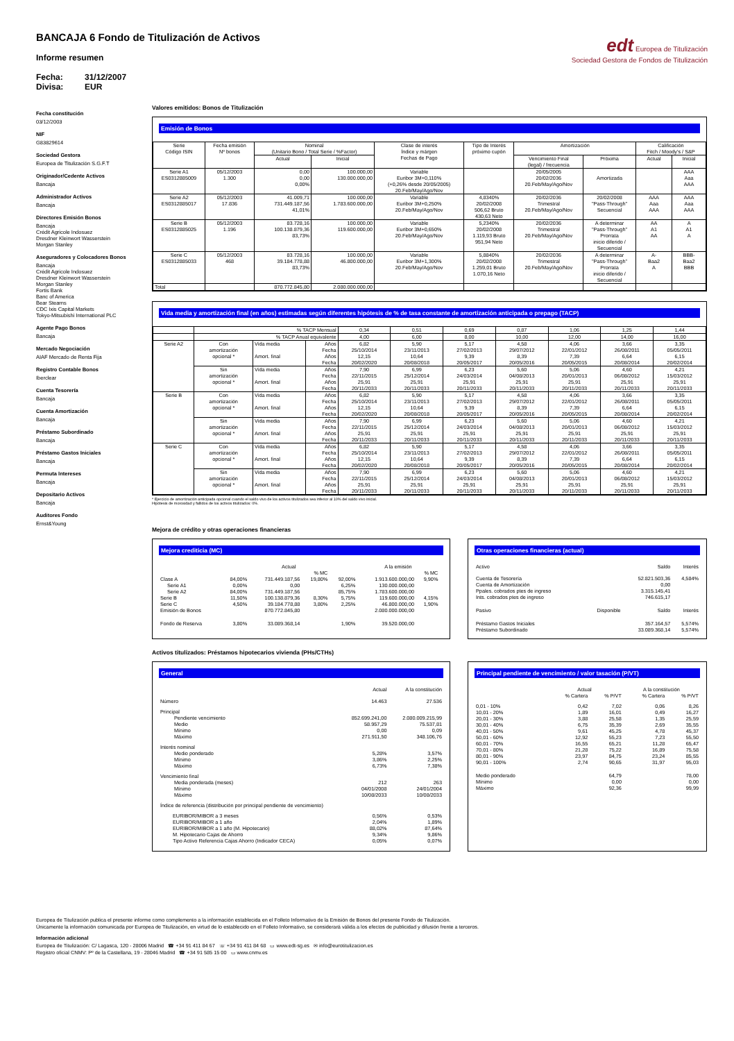BANCAJA 6 Fondo de Titulización de Activos
Informe resumen
Fecha: 31/12/2007
Divisa: EUR
edt Europea de Titulización
Sociedad Gestora de Fondos de Titulización
Fecha constitución
03/12/2003
NIF
G83829614
Sociedad Gestora
Europea de Titulización S.G.F.T
Originador/Cedente Activos
Bancaja
Administrador Activos
Bancaja
Directores Emisión Bonos
Bancaja
Crédit Agricole Indosuez
Dresdner Kleinwort Wasserstein
Morgan Stanley
Aseguradores y Colocadores Bonos
Bancaja
Crédit Agricole Indosuez
Dresdner Kleinwort Wasserstein
Morgan Stanley
Fortis Bank
Banc of America
Bear Stearns
CDC Ixis Capital Markets
Tokyo-Mitsubishi International PLC
Agente Pago Bonos
Bancaja
Mercado Negociación
AIAF Mercado de Renta Fija
Registro Contable Bonos
Iberclear
Cuenta Tesorería
Bancaja
Cuenta Amortización
Bancaja
Préstamo Subordinado
Bancaja
Préstamo Gastos Iniciales
Bancaja
Permuta Intereses
Bancaja
Depositario Activos
Bancaja
Auditores Fondo
Ernst&Young
Valores emitidos: Bonos de Titulización
Emisión de Bonos
| Serie Código ISIN | Fecha emisión Nº bonos | Nominal (Unitario Bono / Total Serie / %Factor) | | Clase de interés Índice y márgen Fechas de Pago | Tipo de Interés próximo cupón | Amortización | | Calificación Fitch / Moody's / S&P | |
| --- | --- | --- | --- | --- | --- | --- | --- | --- | --- |
| | | Actual | Inicial | | | Vencimiento Final (legal) / frecuencia | Próxima | Actual | Inicial |
| Serie A1 ES0312885009 | 05/12/2003 1.300 | 0,00 0,00 0,00% | 100.000,00 130.000.000,00 | Variable Euribor 3M+0,110% (+0,26% desde 20/05/2005) 20.Feb/May/Ago/Nov | | 20/05/2005 20/02/2036 20.Feb/May/Ago/Nov | Amortizada | | AAA Aaa AAA |
| Serie A2 ES0312885017 | 05/12/2003 17.836 | 41.009,71 731.449.187,56 41,01% | 100.000,00 1.783.600.000,00 | Variable Euribor 3M+0,250% 20.Feb/May/Ago/Nov | 4,8340% 20/02/2008 506,62 Bruto 430,63 Neto | 20/02/2036 Trimestral 20.Feb/May/Ago/Nov | 20/02/2008 "Pass-Through" Secuencial | AAA Aaa AAA | AAA Aaa AAA |
| Serie B ES0312885025 | 05/12/2003 1.196 | 83.728,16 100.138.879,36 83,73% | 100.000,00 119.600.000,00 | Variable Euribor 3M+0,650% 20.Feb/May/Ago/Nov | 5,2340% 20/02/2008 1.119,93 Bruto 951,94 Neto | 20/02/2036 Trimestral 20.Feb/May/Ago/Nov | A determinar "Pass-Through" Prorrata inicio diferido / Secuencial | AA A1 AA | A A1 A |
| Serie C ES0312885033 | 05/12/2003 468 | 83.728,16 39.184.778,88 83,73% | 100.000,00 46.800.000,00 | Variable Euribor 3M+1,300% 20.Feb/May/Ago/Nov | 5,8840% 20/02/2008 1.259,01 Bruto 1.070,16 Neto | 20/02/2036 Trimestral 20.Feb/May/Ago/Nov | A determinar "Pass-Through" Prorrata inicio diferido / Secuencial | A- Baa2 A | BBB- Baa2 BBB |
| Total | | 870.772.845,80 | 2.080.000.000,00 | | | | | | |
Vida media y amortización final (en años) estimadas según diferentes hipótesis de % de tasa constante de amortización anticipada o prepago (TACP)
| | % TACP Mensual | | | 0,34 | 0,51 | 0,69 | 0,87 | 1,06 | 1,25 | 1,44 |
| | % TACP Anual equivalente | | | 4,00 | 6,00 | 8,00 | 10,00 | 12,00 | 14,00 | 16,00 |
| Serie A2 | Con amortización opcional * | Vida media Amort. final | Años Fecha Años Fecha | 6,82 25/10/2014 12,15 20/02/2020 | 5,90 23/11/2013 10,64 20/08/2018 | 5,17 27/02/2013 9,39 20/05/2017 | 4,58 29/07/2012 8,39 20/05/2016 | 4,06 22/01/2012 7,39 20/05/2015 | 3,66 26/08/2011 6,64 20/08/2014 | 3,35 05/05/2011 6,15 20/02/2014 |
| | Sin amortización opcional * | Vida media Amort. final | Años Fecha Años Fecha | 7,90 22/11/2015 25,91 20/11/2033 | 6,99 25/12/2014 25,91 20/11/2033 | 6,23 24/03/2014 25,91 20/11/2033 | 5,60 04/08/2013 25,91 20/11/2033 | 5,06 20/01/2013 25,91 20/11/2033 | 4,60 06/08/2012 25,91 20/11/2033 | 4,21 15/03/2012 25,91 20/11/2033 |
| Serie B | Con amortización opcional * | Vida media Amort. final | Años Fecha Años Fecha | 6,82 25/10/2014 12,15 20/02/2020 | 5,90 23/11/2013 10,64 20/08/2018 | 5,17 27/02/2013 9,39 20/05/2017 | 4,58 29/07/2012 8,39 20/05/2016 | 4,06 22/01/2012 7,39 20/05/2015 | 3,66 26/08/2011 6,64 20/08/2014 | 3,35 05/05/2011 6,15 20/02/2014 |
| | Sin amortización opcional * | Vida media Amort. final | Años Fecha Años Fecha | 7,90 22/11/2015 25,91 20/11/2033 | 6,99 25/12/2014 25,91 20/11/2033 | 6,23 24/03/2014 25,91 20/11/2033 | 5,60 04/08/2013 25,91 20/11/2033 | 5,06 20/01/2013 25,91 20/11/2033 | 4,60 06/08/2012 25,91 20/11/2033 | 4,21 15/03/2012 25,91 20/11/2033 |
| Serie C | Con amortización opcional * | Vida media Amort. final | Años Fecha Años Fecha | 6,82 25/10/2014 12,15 20/02/2020 | 5,90 23/11/2013 10,64 20/08/2018 | 5,17 27/02/2013 9,39 20/05/2017 | 4,58 29/07/2012 8,39 20/05/2016 | 4,06 22/01/2012 7,39 20/05/2015 | 3,66 26/08/2011 6,64 20/08/2014 | 3,35 05/05/2011 6,15 20/02/2014 |
| | Sin amortización opcional * | Vida media Amort. final | Años Fecha Años Fecha | 7,90 22/11/2015 25,91 20/11/2033 | 6,99 25/12/2014 25,91 20/11/2033 | 6,23 24/03/2014 25,91 20/11/2033 | 5,60 04/08/2013 25,91 20/11/2033 | 5,06 20/01/2013 25,91 20/11/2033 | 4,60 06/08/2012 25,91 20/11/2033 | 4,21 15/03/2012 25,91 20/11/2033 |
* Ejercicio de amortización anticipada opcional cuando el saldo vivo de los activos titulizados sea inferior al 10% del saldo vivo inicial.
Hipótesis de morosidad y fallidos de los activos titulizados: 0%.
Mejora de crédito y otras operaciones financieras
Mejora crediticia (MC)
| | | Actual | | | A la emisión | | |
| | | | % MC | | | % MC | |
| Clase A | 84,00% | 731.449.187,56 | 19,80% | 92,00% | 1.913.600.000,00 | 9,90% | |
| Serie A1 | 0,00% | 0,00 | | 6,25% | 130.000.000,00 | | |
| Serie A2 | 84,00% | 731.449.187,56 | | 85,75% | 1.783.600.000,00 | | |
| Serie B | 11,50% | 100.138.879,36 | 8,30% | 5,75% | 119.600.000,00 | 4,15% | |
| Serie C | 4,50% | 39.184.778,88 | 3,80% | 2,25% | 46.800.000,00 | 1,90% | |
| Emisión de Bonos | | 870.772.845,80 | | | 2.080.000.000,00 | | |
| Fondo de Reserva | 3,80% | 33.089.368,14 | | 1,90% | 39.520.000,00 | | |
Otras operaciones financieras (actual)
| Activo | | Saldo | Interés |
| Cuenta de Tesorería Cuenta de Amortización Ppales. cobrados ptes de ingreso Ints. cobrados ptes de ingreso | | 52.821.503,36 0,00 3.315.145,41 746.615,17 | 4,584% |
| Pasivo | Disponible | Saldo | Interés |
| Préstamo Gastos Iniciales Préstamo Subordinado | | 357.164,57 33.089.368,14 | 5,574% 5,574% |
Activos titulizados: Préstamos hipotecarios vivienda (PHs/CTHs)
General
| | Actual | A la constitución |
| Número | 14.463 | 27.536 |
| Principal Pendiente vencimiento Medio Mínimo Máximo | 852.699.241,00 58.957,29 0,00 271.911,50 | 2.080.009.215,99 75.537,81 0,09 348.106,76 |
| Interés nominal Medio ponderado Mínimo Máximo | 5,28% 3,86% 6,73% | 3,57% 2,25% 7,38% |
| Vencimiento final Media ponderada (meses) Mínimo Máximo | 212 04/01/2008 10/08/2033 | 263 24/01/2004 10/08/2033 |
| Índice de referencia (distribución por principal pendiente de vencimiento) | | |
| EURIBOR/MIBOR a 3 meses EURIBOR/MIBOR a 1 año EURIBOR/MIBOR a 1 año (M. Hipotecario) M. Hipotecario Cajas de Ahorro Tipo Activo Referencia Cajas Ahorro (Indicador CECA) | 0,56% 2,04% 88,02% 9,34% 0,05% | 0,53% 1,89% 87,64% 9,86% 0,07% |
Principal pendiente de vencimiento / valor tasación (P/VT)
| | Actual | | A la constitución | |
| | % Cartera | % P/VT | % Cartera | % P/VT |
| 0,01 - 10% 10,01 - 20% 20,01 - 30% 30,01 - 40% 40,01 - 50% 50,01 - 60% 60,01 - 70% 70,01 - 80% 80,01 - 90% 90,01 - 100% | 0,42 1,89 3,88 6,75 9,61 12,92 16,55 21,28 23,97 2,74 | 7,02 16,01 25,58 35,39 45,25 55,23 65,21 75,22 84,75 90,65 | 0,06 0,49 1,35 2,69 4,78 7,23 11,28 16,89 23,24 31,97 | 8,26 16,27 25,59 35,55 45,37 55,50 65,47 75,58 85,55 95,03 |
| Medio ponderado Mínimo Máximo | | 64,79 0,00 92,36 | | 78,00 0,00 99,99 |
Europea de Titulización publica el presente informe como complemento a la información establecida en el Folleto Informativo de la Emisión de Bonos del presente Fondo de Titulización.
Únicamente la información comunicada por Europea de Titulización, en virtud de lo establecido en el Folleto Informativo, se considerará válida a los efectos de publicidad y difusión frente a terceros.
Información adicional
Europea de Titulización: C/ Lagasca, 120 - 28006 Madrid ☎ +34 91 411 84 67 ☏ +34 91 411 84 68 ▭ www.edt-sg.es ✉ info@eurotitulizacion.es
Registro oficial CNMV: Pº de la Castellana, 19 - 28046 Madrid ☎ +34 91 585 15 00 ▭ www.cnmv.es